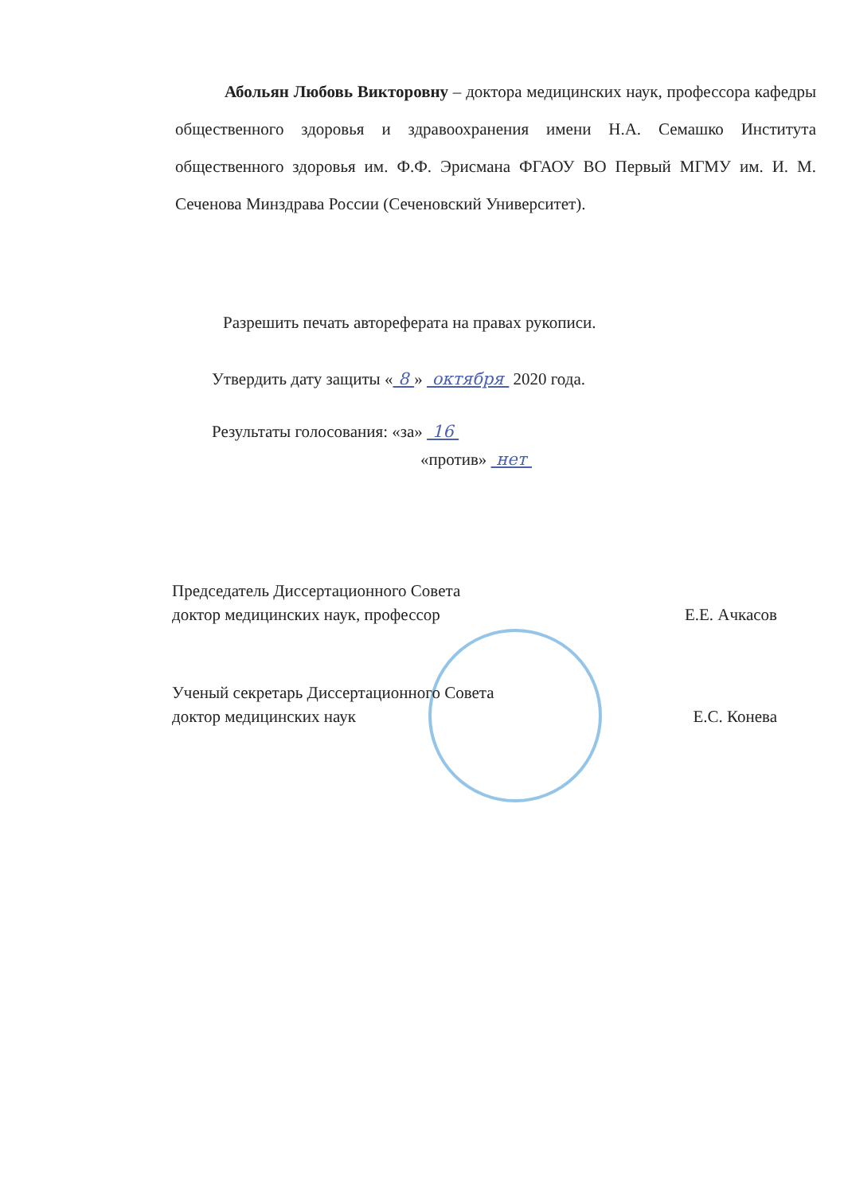Абольян Любовь Викторовну – доктора медицинских наук, профессора кафедры общественного здоровья и здравоохранения имени Н.А. Семашко Института общественного здоровья им. Ф.Ф. Эрисмана ФГАОУ ВО Первый МГМУ им. И. М. Сеченова Минздрава России (Сеченовский Университет).
Разрешить печать автореферата на правах рукописи.
Утвердить дату защиты « 8 » октября 2020 года.
Результаты голосования: «за» 16
«против» нет
Председатель Диссертационного Совета
доктор медицинских наук, профессор
Е.Е. Ачкасов
Ученый секретарь Диссертационного Совета
доктор медицинских наук
Е.С. Конева